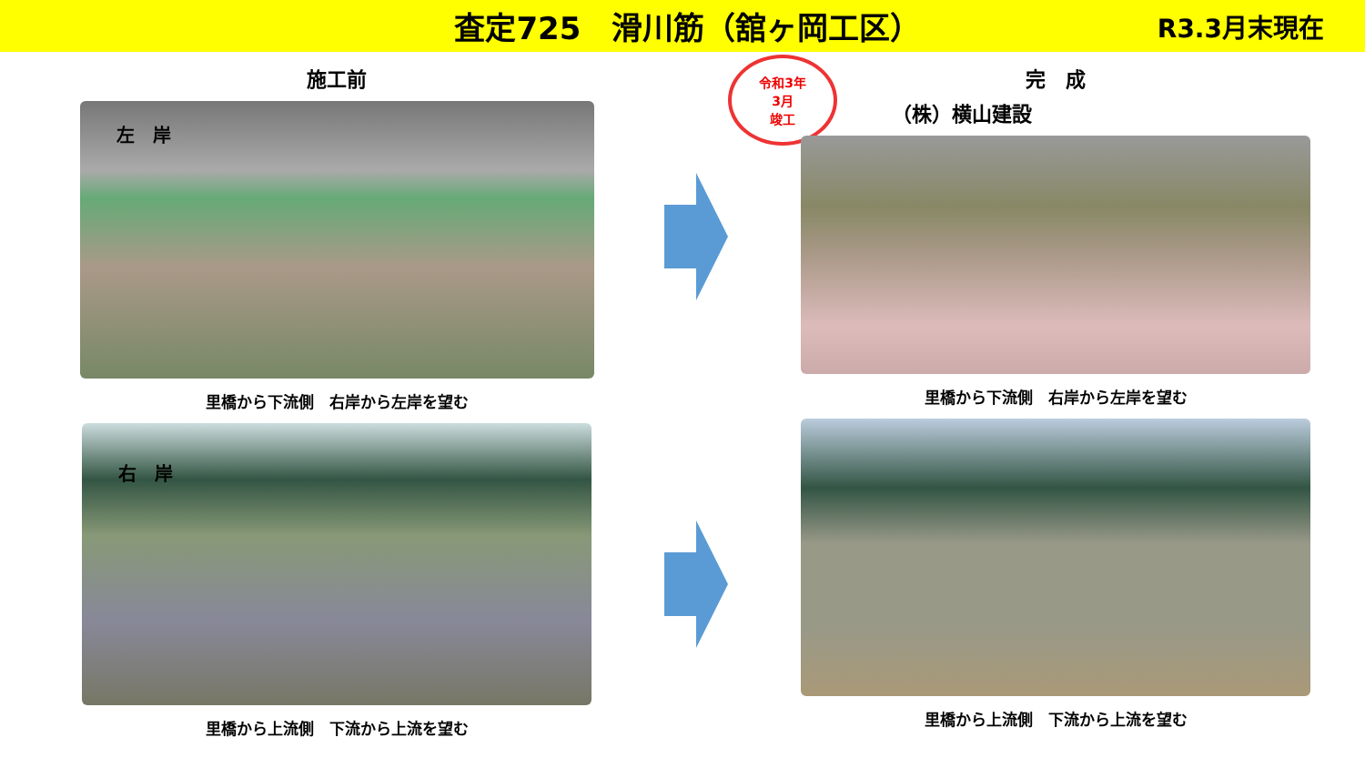査定725　滑川筋（舘ヶ岡工区）
R3.3月末現在
施工前
左　岸
里橋から下流側　右岸から左岸を望む
右　岸
里橋から上流側　下流から上流を望む
令和3年
3月
竣工
完　成
（株）横山建設
里橋から下流側　右岸から左岸を望む
里橋から上流側　下流から上流を望む